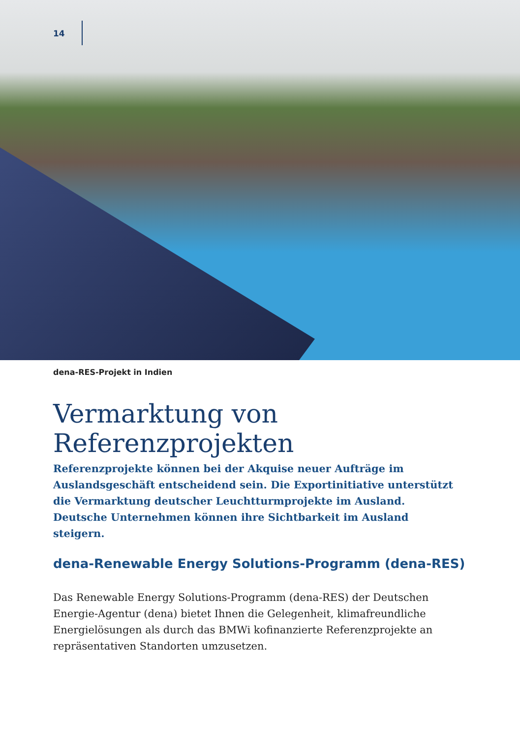14
dena-RES-Projekt in Indien
Vermarktung von Referenzprojekten
Referenzprojekte können bei der Akquise neuer Aufträge im Auslandsgeschäft entscheidend sein. Die Exportinitiative unterstützt die Vermarktung deutscher Leuchtturmprojekte im Ausland. Deutsche Unternehmen können ihre Sicht­barkeit im Ausland steigern.
dena-Renewable Energy Solutions-Programm (dena-RES)
Das Renewable Energy Solutions-Programm (dena-RES) der Deutschen Energie-Agentur (dena) bietet Ihnen die Gelegenheit, klimafreundliche Energielösungen als durch das BMWi kofinanzierte Referenzprojekte an repräsentativen Stand­orten umzusetzen.